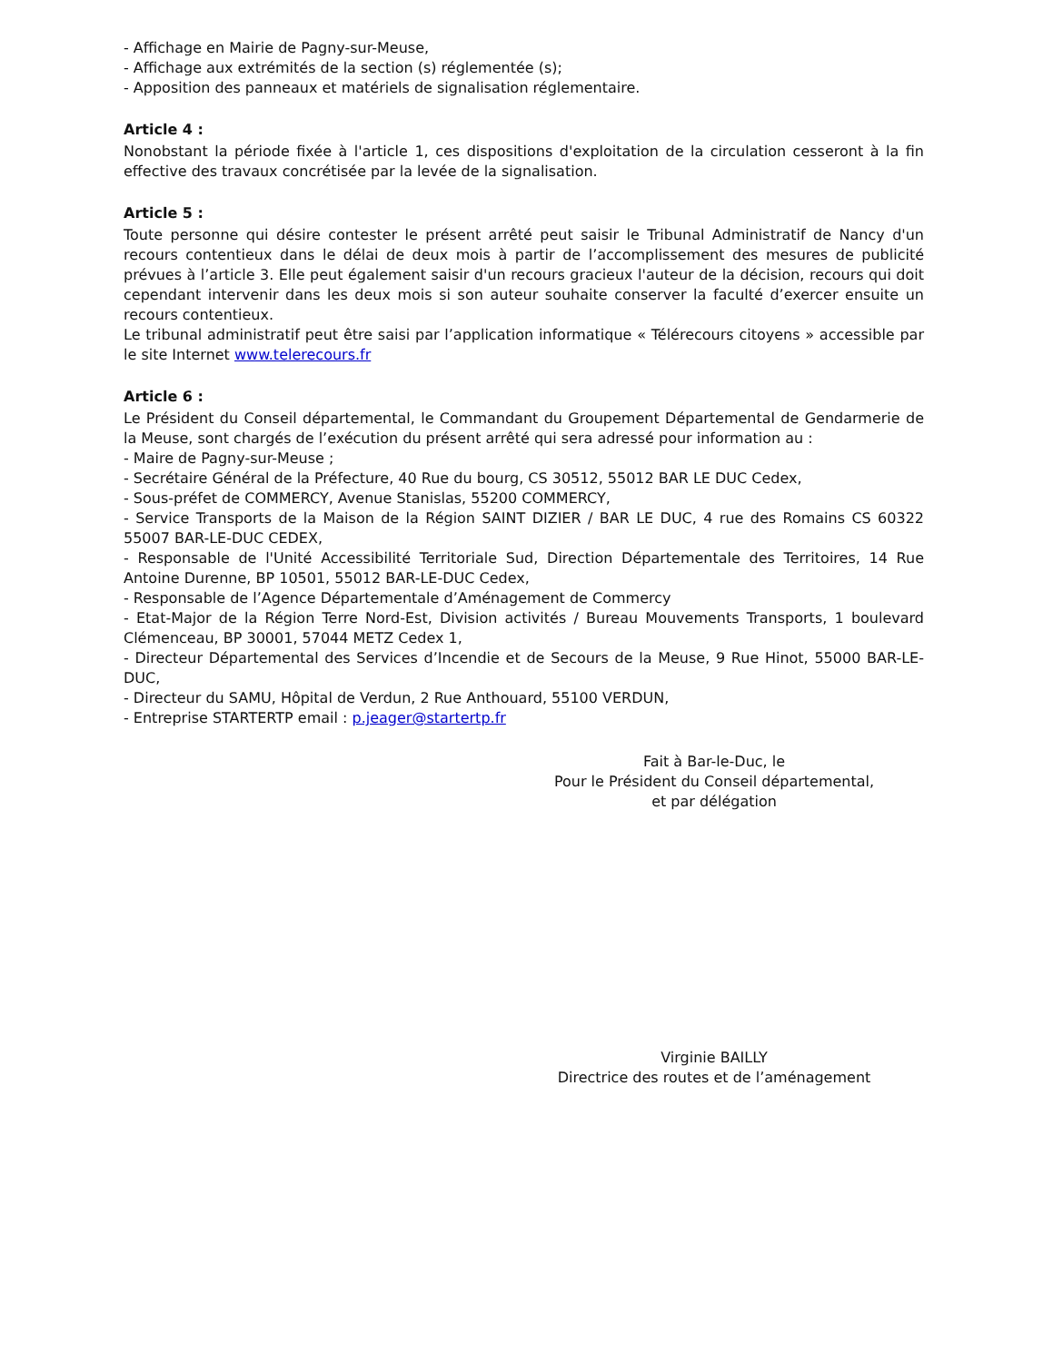- Affichage en Mairie de Pagny-sur-Meuse,
- Affichage aux extrémités de la section (s) réglementée (s);
- Apposition des panneaux et matériels de signalisation réglementaire.
Article 4 :
Nonobstant la période fixée à l'article 1, ces dispositions d'exploitation de la circulation cesseront à la fin effective des travaux concrétisée par la levée de la signalisation.
Article 5 :
Toute personne qui désire contester le présent arrêté peut saisir le Tribunal Administratif de Nancy d'un recours contentieux dans le délai de deux mois à partir de l’accomplissement des mesures de publicité prévues à l’article 3. Elle peut également saisir d'un recours gracieux l'auteur de la décision, recours qui doit cependant intervenir dans les deux mois si son auteur souhaite conserver la faculté d’exercer ensuite un recours contentieux.
Le tribunal administratif peut être saisi par l’application informatique « Télérecours citoyens » accessible par le site Internet www.telerecours.fr
Article 6 :
Le Président du Conseil départemental, le Commandant du Groupement Départemental de Gendarmerie de la Meuse, sont chargés de l’exécution du présent arrêté qui sera adressé pour information au :
- Maire de Pagny-sur-Meuse ;
- Secrétaire Général de la Préfecture, 40 Rue du bourg, CS 30512, 55012 BAR LE DUC Cedex,
- Sous-préfet de COMMERCY, Avenue Stanislas, 55200 COMMERCY,
- Service Transports de la Maison de la Région SAINT DIZIER / BAR LE DUC, 4 rue des Romains CS 60322 55007 BAR-LE-DUC CEDEX,
- Responsable de l'Unité Accessibilité Territoriale Sud, Direction Départementale des Territoires, 14 Rue Antoine Durenne, BP 10501, 55012 BAR-LE-DUC Cedex,
- Responsable de l’Agence Départementale d’Aménagement de Commercy
- Etat-Major de la Région Terre Nord-Est, Division activités / Bureau Mouvements Transports, 1 boulevard Clémenceau, BP 30001, 57044 METZ Cedex 1,
- Directeur Départemental des Services d’Incendie et de Secours de la Meuse, 9 Rue Hinot, 55000 BAR-LE-DUC,
- Directeur du SAMU, Hôpital de Verdun, 2 Rue Anthouard, 55100 VERDUN,
- Entreprise STARTERTP email : p.jeager@startertp.fr
Fait à Bar-le-Duc, le
Pour le Président du Conseil départemental,
et par délégation
Virginie BAILLY
Directrice des routes et de l’aménagement